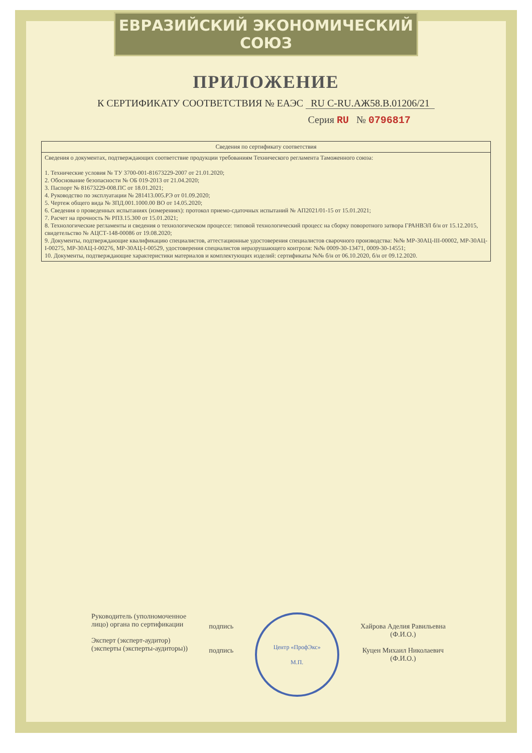ЕВРАЗИЙСКИЙ ЭКОНОМИЧЕСКИЙ СОЮЗ
ПРИЛОЖЕНИЕ
К СЕРТИФИКАТУ СООТВЕТСТВИЯ № ЕАЭС RU С-RU.АЖ58.В.01206/21
Серия RU № 0796817
| Сведения по сертификату соответствия |
| --- |
| Сведения о документах, подтверждающих соответствие продукции требованиям Технического регламента Таможенного союза: 1. Технические условия № ТУ 3700-001-81673229-2007 от 21.01.2020; 2. Обоснование безопасности № ОБ 019-2013 от 21.04.2020; 3. Паспорт № 81673229-008.ПС от 18.01.2021; 4. Руководство по эксплуатации № 281413.005.РЭ от 01.09.2020; 5. Чертеж общего вида № ЗПД.001.1000.00 ВО от 14.05.2020; 6. Сведения о проведенных испытаниях (измерениях): протокол приемо-сдаточных испытаний № АП2021/01-15 от 15.01.2021; 7. Расчет на прочность № РПЗ.15.300 от 15.01.2021; 8. Технологические регламенты и сведения о технологическом процессе: типовой технологический процесс на сборку поворотного затвора ГРАНВЭЛ б/н от 15.12.2015, свидетельство № АЦСТ-148-00086 от 19.08.2020; 9. Документы, подтверждающие квалификацию специалистов, аттестационные удостоверения специалистов сварочного производства: №№ МР-30АЦ-III-00002, МР-30АЦ-I-00275, МР-30АЦ-I-00276, МР-30АЦ-I-00529, удостоверения специалистов неразрушающего контроля: №№ 0009-30-13471, 0009-30-14551; 10. Документы, подтверждающие характеристики материалов и комплектующих изделий: сертификаты №№ б/н от 06.10.2020, б/н от 09.12.2020. |
Руководитель (уполномоченное
лицо) органа по сертификации
Эксперт (эксперт-аудитор)
(эксперты (эксперты-аудиторы))
подпись
подпись
Центр «ПрофЭкс»
М.П.
Хайрова Аделия Равильевна
(Ф.И.О.)
Куцен Михаил Николаевич
(Ф.И.О.)